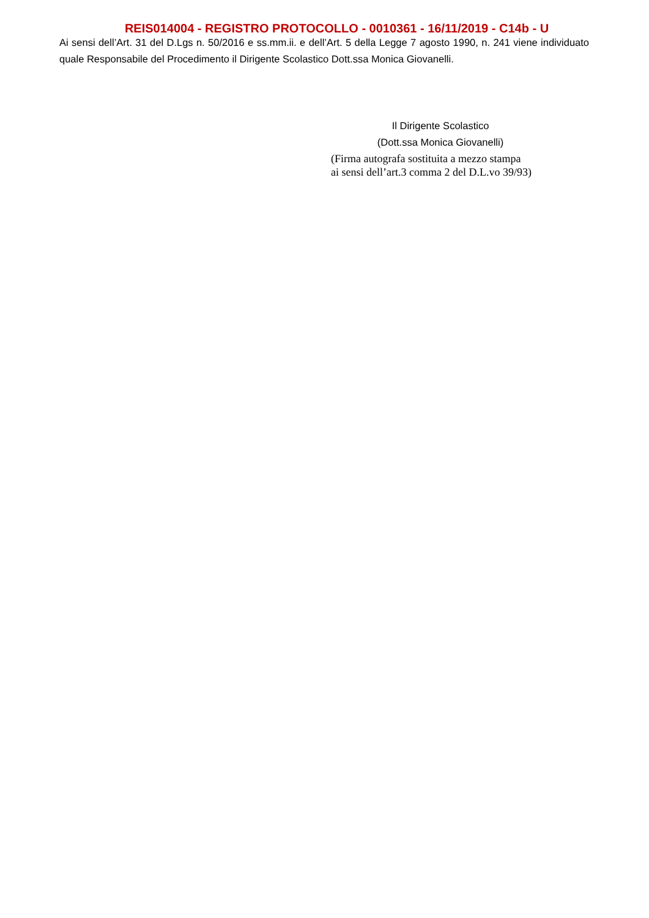REIS014004 - REGISTRO PROTOCOLLO - 0010361 - 16/11/2019 - C14b - U
Ai sensi dell’Art. 31 del D.Lgs n. 50/2016 e ss.mm.ii. e dell’Art. 5 della Legge 7 agosto 1990, n. 241 viene individuato quale Responsabile del Procedimento il Dirigente Scolastico Dott.ssa Monica Giovanelli.
Il Dirigente Scolastico
(Dott.ssa Monica Giovanelli)
(Firma autografa sostituita a mezzo stampa
ai sensi dell’art.3 comma 2 del D.L.vo 39/93)